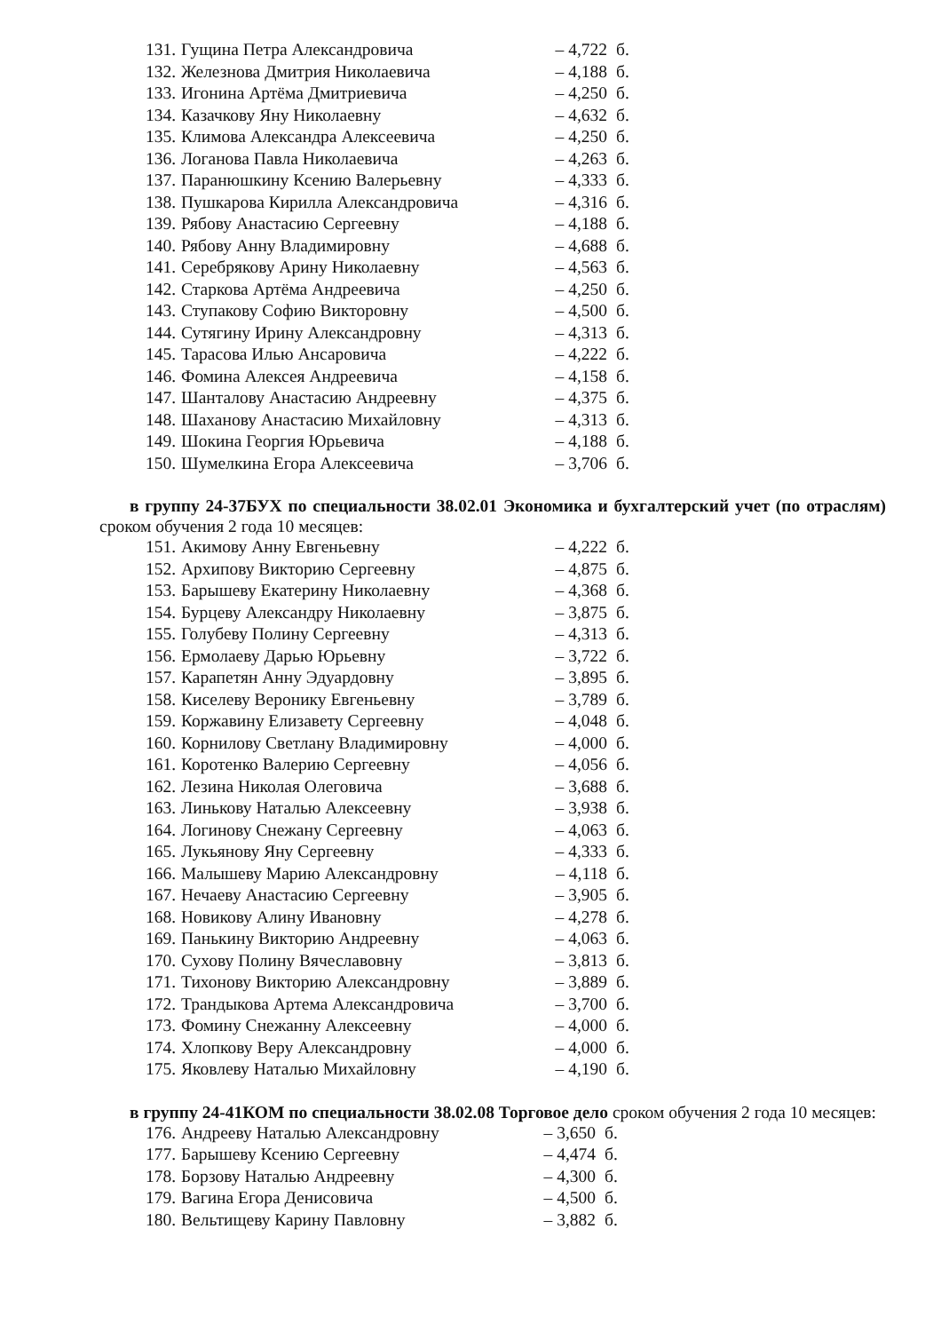| 131. | Гущина Петра Александровича | – 4,722 | б. |
| 132. | Железнова Дмитрия Николаевича | – 4,188 | б. |
| 133. | Игонина Артёма Дмитриевича | – 4,250 | б. |
| 134. | Казачкову Яну Николаевну | – 4,632 | б. |
| 135. | Климова Александра Алексеевича | – 4,250 | б. |
| 136. | Логанова Павла Николаевича | – 4,263 | б. |
| 137. | Паранюшкину Ксению Валерьевну | – 4,333 | б. |
| 138. | Пушкарова Кирилла Александровича | – 4,316 | б. |
| 139. | Рябову Анастасию Сергеевну | – 4,188 | б. |
| 140. | Рябову Анну Владимировну | – 4,688 | б. |
| 141. | Серебрякову Арину Николаевну | – 4,563 | б. |
| 142. | Старкова Артёма Андреевича | – 4,250 | б. |
| 143. | Ступакову Софию Викторовну | – 4,500 | б. |
| 144. | Сутягину Ирину Александровну | – 4,313 | б. |
| 145. | Тарасова Илью Ансаровича | – 4,222 | б. |
| 146. | Фомина Алексея Андреевича | – 4,158 | б. |
| 147. | Шанталову Анастасию Андреевну | – 4,375 | б. |
| 148. | Шаханову Анастасию Михайловну | – 4,313 | б. |
| 149. | Шокина Георгия Юрьевича | – 4,188 | б. |
| 150. | Шумелкина Егора Алексеевича | – 3,706 | б. |
в группу 24-37БУХ по специальности 38.02.01 Экономика и бухгалтерский учет (по отраслям) сроком обучения 2 года 10 месяцев:
| 151. | Акимову Анну Евгеньевну | – 4,222 | б. |
| 152. | Архипову Викторию Сергеевну | – 4,875 | б. |
| 153. | Барышеву Екатерину Николаевну | – 4,368 | б. |
| 154. | Бурцеву Александру Николаевну | – 3,875 | б. |
| 155. | Голубеву Полину Сергеевну | – 4,313 | б. |
| 156. | Ермолаеву Дарью Юрьевну | – 3,722 | б. |
| 157. | Карапетян Анну Эдуардовну | – 3,895 | б. |
| 158. | Киселеву Веронику Евгеньевну | – 3,789 | б. |
| 159. | Коржавину Елизавету Сергеевну | – 4,048 | б. |
| 160. | Корнилову Светлану Владимировну | – 4,000 | б. |
| 161. | Коротенко Валерию Сергеевну | – 4,056 | б. |
| 162. | Лезина Николая Олеговича | – 3,688 | б. |
| 163. | Линькову Наталью Алексеевну | – 3,938 | б. |
| 164. | Логинову Снежану Сергеевну | – 4,063 | б. |
| 165. | Лукьянову Яну Сергеевну | – 4,333 | б. |
| 166. | Малышеву Марию Александровну | – 4,118 | б. |
| 167. | Нечаеву Анастасию Сергеевну | – 3,905 | б. |
| 168. | Новикову Алину Ивановну | – 4,278 | б. |
| 169. | Панькину Викторию Андреевну | – 4,063 | б. |
| 170. | Сухову Полину Вячеславовну | – 3,813 | б. |
| 171. | Тихонову Викторию Александровну | – 3,889 | б. |
| 172. | Трандыкова Артема Александровича | – 3,700 | б. |
| 173. | Фомину Снежанну Алексеевну | – 4,000 | б. |
| 174. | Хлопкову Веру Александровну | – 4,000 | б. |
| 175. | Яковлеву Наталью Михайловну | – 4,190 | б. |
в группу 24-41КОМ по специальности 38.02.08 Торговое дело сроком обучения 2 года 10 месяцев:
| 176. | Андрееву Наталью Александровну | – 3,650 | б. |
| 177. | Барышеву Ксению Сергеевну | – 4,474 | б. |
| 178. | Борзову Наталью Андреевну | – 4,300 | б. |
| 179. | Вагина Егора Денисовича | – 4,500 | б. |
| 180. | Вельтищеву Карину Павловну | – 3,882 | б. |